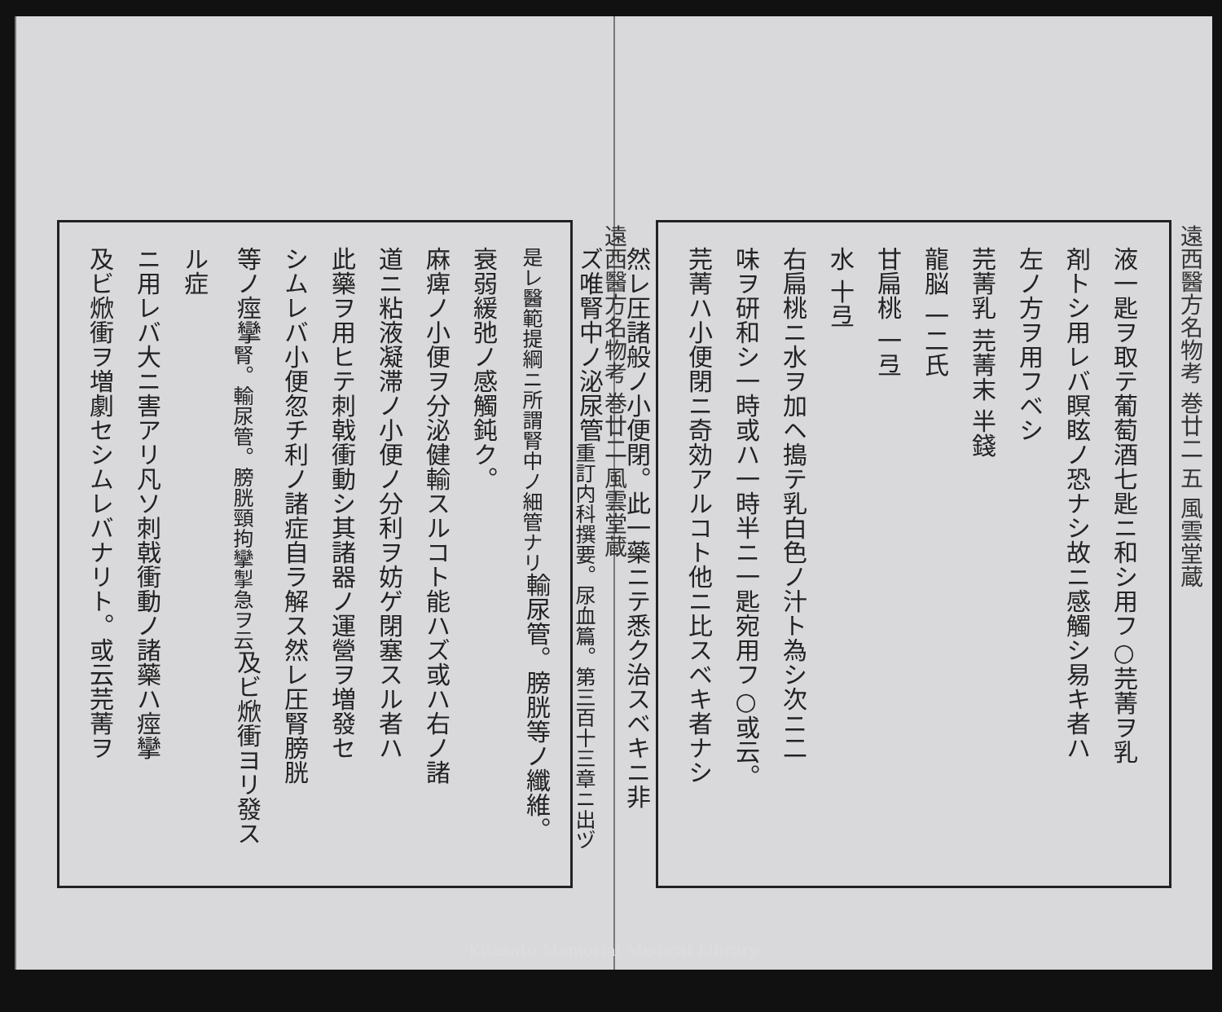遠西醫方名物考 巻廿二 五 風雲堂蔵
液一匙ヲ取テ葡萄酒七匙ニ和シ用フ○芫菁ヲ乳
剤トシ用レバ瞑眩ノ恐ナシ故ニ感觸シ易キ者ハ
左ノ方ヲ用フベシ
芫菁乳 芫菁末 半錢
龍脳 一二氏
甘扁桃 一弖
水 十弖
右扁桃ニ水ヲ加ヘ搗テ乳白色ノ汁ト為シ次ニ二
味ヲ研和シ一時或ハ一時半ニ一匙宛用フ○或云。
芫菁ハ小便閉ニ奇効アルコト他ニ比スベキ者ナシ
遠西醫方名物考 巻廿二 風雲堂蔵
然レ圧諸般ノ小便閉。此一藥ニテ悉ク治スベキニ非
ズ唯腎中ノ泌尿管<sub>重訂内科撰要。尿血篇。第三百十三章ニ出ヅ是レ醫範提綱ニ所謂腎中ノ細管ナリ</sub>輸尿管。膀胱等ノ纖維。衰弱緩弛ノ感觸鈍ク。
麻痺ノ小便ヲ分泌健輸スルコト能ハズ或ハ右ノ諸
道ニ粘液凝滞ノ小便ノ分利ヲ妨ゲ閉塞スル者ハ
此藥ヲ用ヒテ刺戟衝動シ其諸器ノ運營ヲ増發セ
シムレバ小便忽チ利ノ諸症自ラ解ス然レ圧腎膀胱
等ノ痙攣<sub>腎。輸尿管。膀胱頸拘攣掣急ヲ云</sub>及ビ焮衝ヨリ發スル症
ニ用レバ大ニ害アリ凡ソ刺戟衝動ノ諸藥ハ痙攣
及ビ焮衝ヲ増劇セシムレバナリト。或云芫菁ヲ
Kitasato Memorial Medical Library